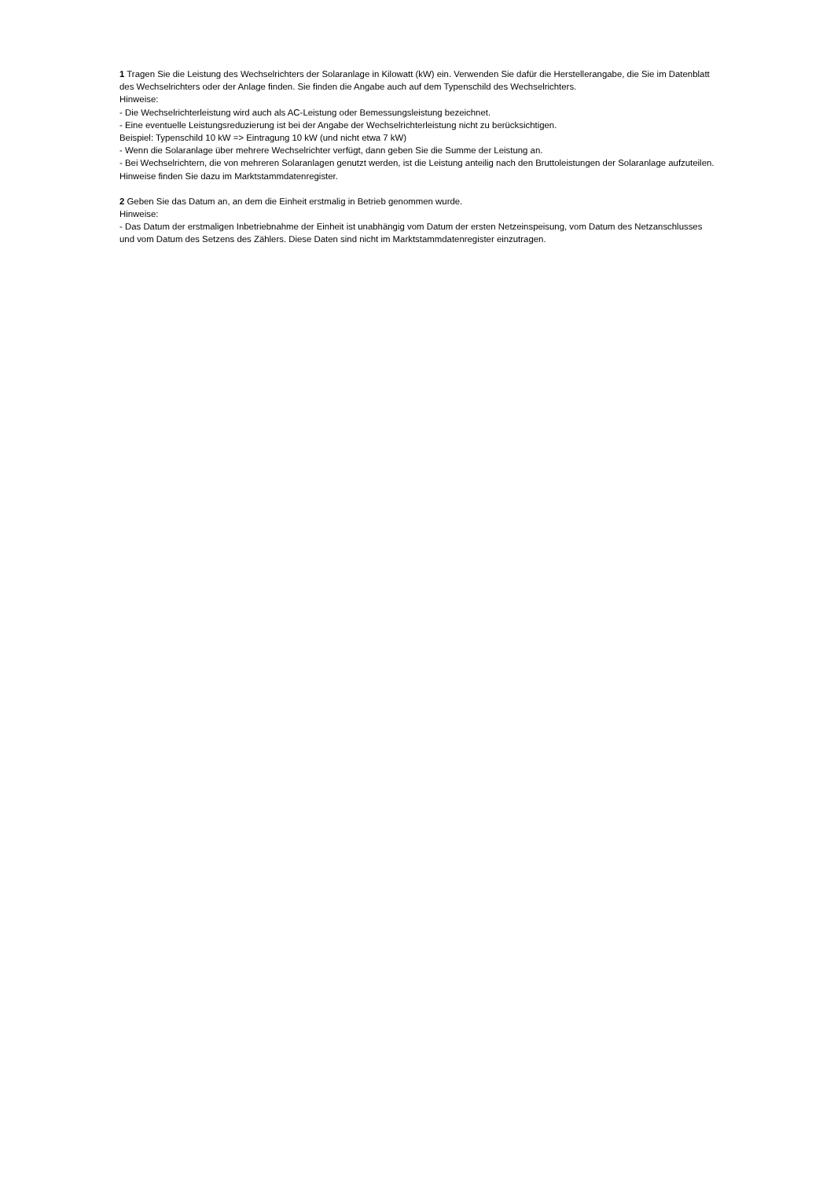1 Tragen Sie die Leistung des Wechselrichters der Solaranlage in Kilowatt (kW) ein. Verwenden Sie dafür die Herstellerangabe, die Sie im Datenblatt des Wechselrichters oder der Anlage finden. Sie finden die Angabe auch auf dem Typenschild des Wechselrichters.
Hinweise:
- Die Wechselrichterleistung wird auch als AC-Leistung oder Bemessungsleistung bezeichnet.
- Eine eventuelle Leistungsreduzierung ist bei der Angabe der Wechselrichterleistung nicht zu berücksichtigen.
Beispiel: Typenschild 10 kW => Eintragung 10 kW (und nicht etwa 7 kW)
- Wenn die Solaranlage über mehrere Wechselrichter verfügt, dann geben Sie die Summe der Leistung an.
- Bei Wechselrichtern, die von mehreren Solaranlagen genutzt werden, ist die Leistung anteilig nach den Bruttoleistungen der Solaranlage aufzuteilen. Hinweise finden Sie dazu im Marktstammdatenregister.
2 Geben Sie das Datum an, an dem die Einheit erstmalig in Betrieb genommen wurde.
Hinweise:
- Das Datum der erstmaligen Inbetriebnahme der Einheit ist unabhängig vom Datum der ersten Netzeinspeisung, vom Datum des Netzanschlusses und vom Datum des Setzens des Zählers. Diese Daten sind nicht im Marktstammdatenregister einzutragen.